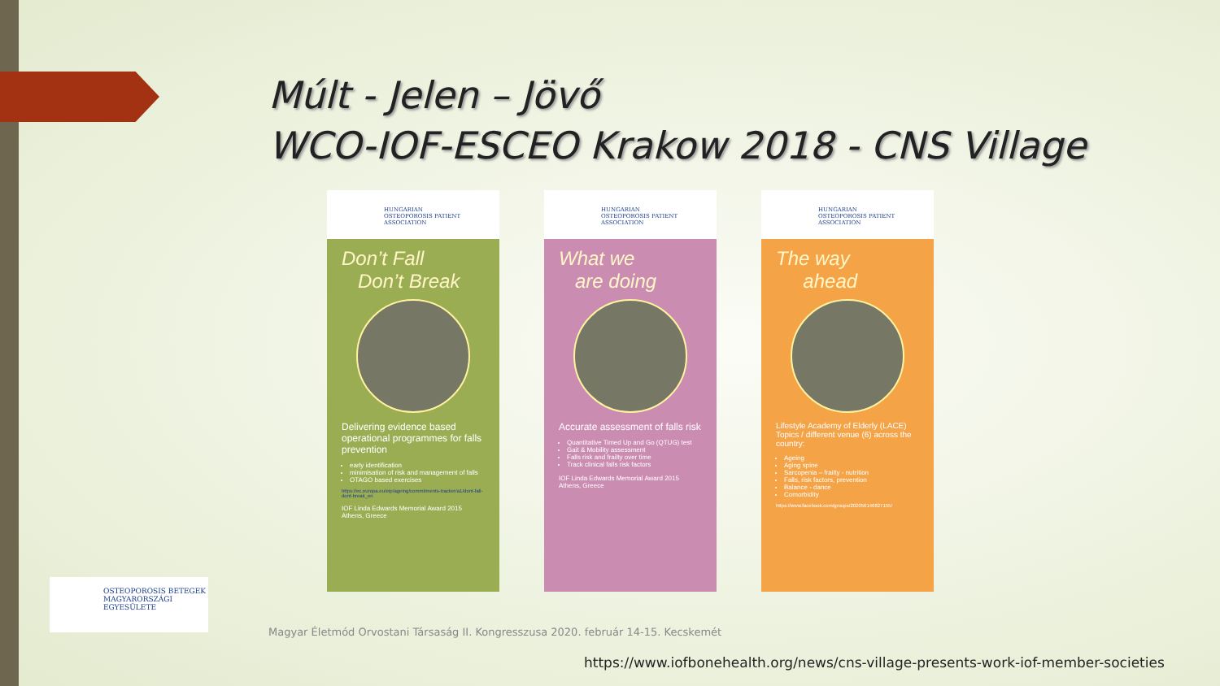Múlt - Jelen – Jövő
WCO-IOF-ESCEO Krakow 2018 - CNS Village
HUNGARIAN
OSTEOPOROSIS PATIENT
ASSOCIATION
Don’t Fall
Don’t Break
Delivering evidence based operational programmes for falls prevention
early identification
minimisation of risk and management of falls
OTAGO based exercises
https://ec.europa.eu/eip/ageing/commitments-tracker/a1/dont-fall-dont-break_en
IOF Linda Edwards Memorial Award 2015 Athens, Greece
HUNGARIAN
OSTEOPOROSIS PATIENT
ASSOCIATION
What we
are doing
Accurate assessment of falls risk
Quantitative Timed Up and Go (QTUG) test
Gait & Mobility assessment
Falls risk and frailty over time
Track clinical falls risk factors
IOF Linda Edwards Memorial Award 2015 Athens, Greece
HUNGARIAN
OSTEOPOROSIS PATIENT
ASSOCIATION
The way
ahead
Lifestyle Academy of Elderly (LACE) Topics / different venue (6) across the country:
Ageing
Aging spine
Sarcopenia – frailty - nutrition
Falls, risk factors, prevention
Balance - dance
Comorbidity
https://www.facebook.com/groups/202056146827155/
OSTEOPOROSIS BETEGEK
MAGYARORSZÁGI
EGYESÜLETE
Magyar Életmód Orvostani Társaság II. Kongresszusa 2020. február 14-15. Kecskemét
https://www.iofbonehealth.org/news/cns-village-presents-work-iof-member-societies